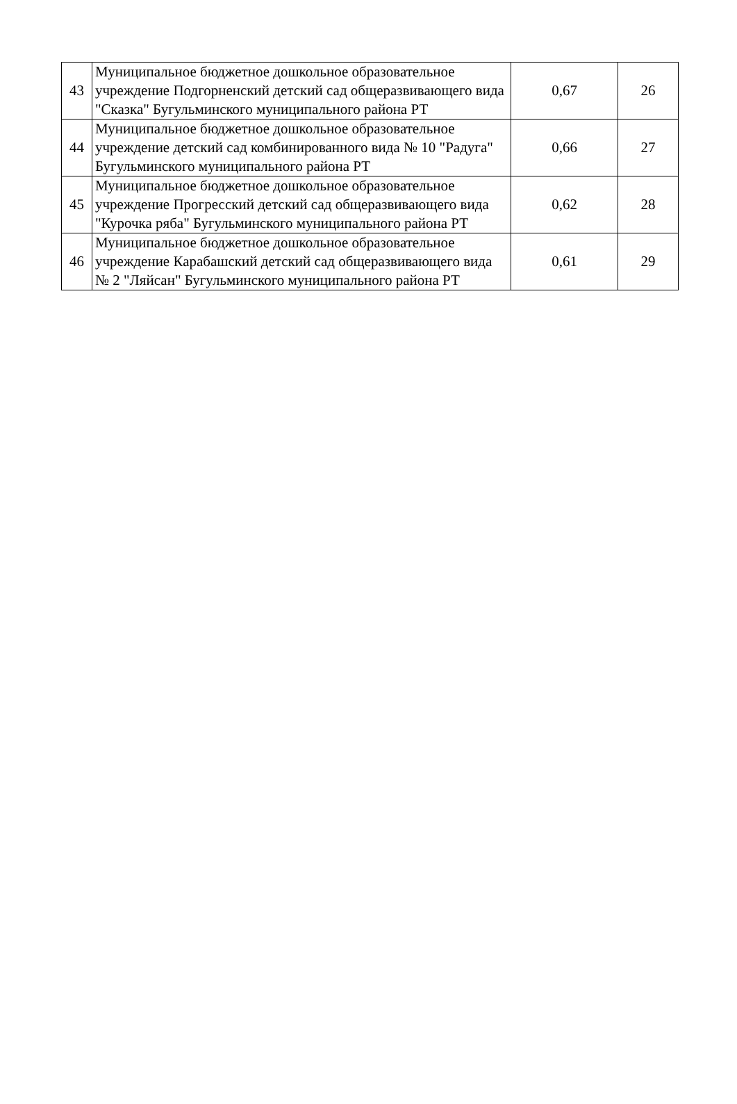| 43 | Муниципальное бюджетное дошкольное образовательное учреждение Подгорненский детский сад общеразвивающего вида "Сказка" Бугульминского муниципального района РТ | 0,67 | 26 |
| 44 | Муниципальное бюджетное дошкольное образовательное учреждение детский сад комбинированного вида № 10 "Радуга" Бугульминского муниципального района РТ | 0,66 | 27 |
| 45 | Муниципальное бюджетное дошкольное образовательное учреждение Прогресский детский сад общеразвивающего вида "Курочка ряба" Бугульминского муниципального района РТ | 0,62 | 28 |
| 46 | Муниципальное бюджетное дошкольное образовательное учреждение Карабашский детский сад общеразвивающего вида № 2 "Ляйсан" Бугульминского муниципального района РТ | 0,61 | 29 |